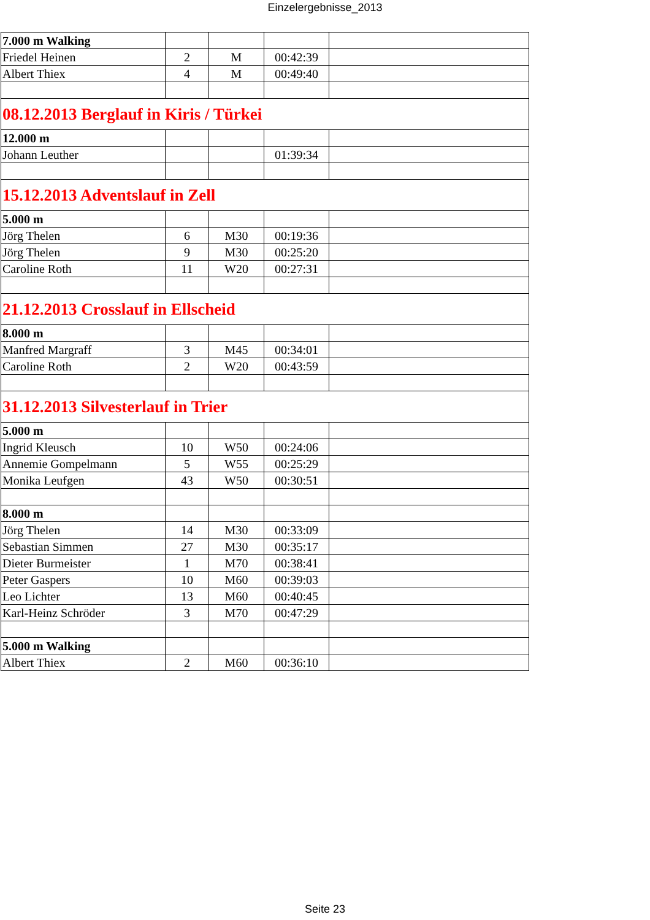Einzelergebnisse_2013
| 7.000 m Walking | | | | |
| Friedel Heinen | 2 | M | 00:42:39 | |
| Albert Thiex | 4 | M | 00:49:40 | |
| 08.12.2013 Berglauf in Kiris / Türkei | | | | |
| 12.000 m | | | | |
| Johann Leuther | | | 01:39:34 | |
| 15.12.2013 Adventslauf in Zell | | | | |
| 5.000 m | | | | |
| Jörg Thelen | 6 | M30 | 00:19:36 | |
| Jörg Thelen | 9 | M30 | 00:25:20 | |
| Caroline Roth | 11 | W20 | 00:27:31 | |
| 21.12.2013 Crosslauf in Ellscheid | | | | |
| 8.000 m | | | | |
| Manfred Margraff | 3 | M45 | 00:34:01 | |
| Caroline Roth | 2 | W20 | 00:43:59 | |
| 31.12.2013 Silvesterlauf in Trier | | | | |
| 5.000 m | | | | |
| Ingrid Kleusch | 10 | W50 | 00:24:06 | |
| Annemie Gompelmann | 5 | W55 | 00:25:29 | |
| Monika Leufgen | 43 | W50 | 00:30:51 | |
| 8.000 m | | | | |
| Jörg Thelen | 14 | M30 | 00:33:09 | |
| Sebastian Simmen | 27 | M30 | 00:35:17 | |
| Dieter Burmeister | 1 | M70 | 00:38:41 | |
| Peter Gaspers | 10 | M60 | 00:39:03 | |
| Leo Lichter | 13 | M60 | 00:40:45 | |
| Karl-Heinz Schröder | 3 | M70 | 00:47:29 | |
| 5.000 m Walking | | | | |
| Albert Thiex | 2 | M60 | 00:36:10 | |
Seite 23